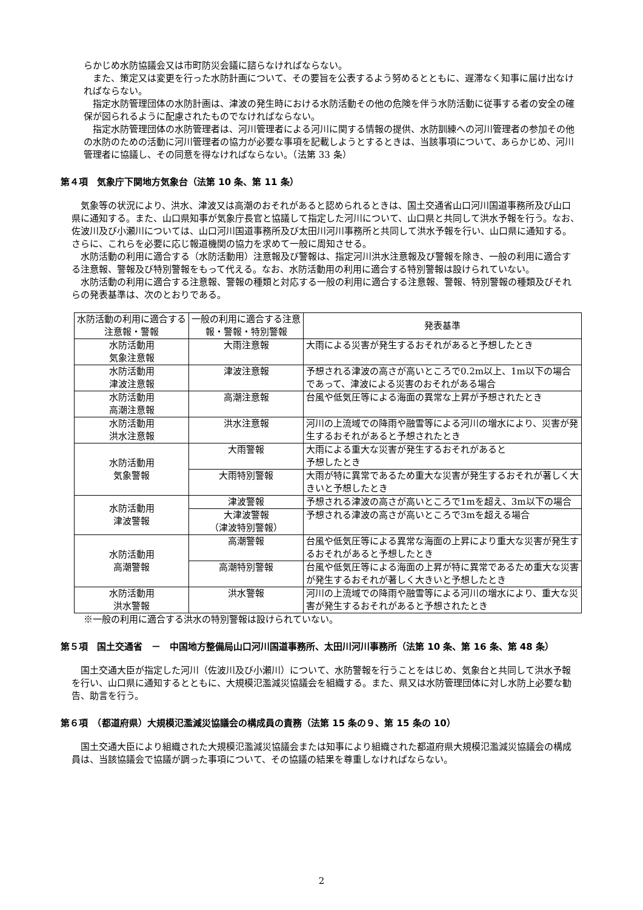らかじめ水防協議会又は市町防災会議に諮らなければならない。
また、策定又は変更を行った水防計画について、その要旨を公表するよう努めるとともに、遅滞なく知事に届け出なければならない。
指定水防管理団体の水防計画は、津波の発生時における水防活動その他の危険を伴う水防活動に従事する者の安全の確保が図られるように配慮されたものでなければならない。
指定水防管理団体の水防管理者は、河川管理者による河川に関する情報の提供、水防訓練への河川管理者の参加その他の水防のための活動に河川管理者の協力が必要な事項を記載しようとするときは、当該事項について、あらかじめ、河川管理者に協議し、その同意を得なければならない。（法第 33 条）
第４項　気象庁下関地方気象台（法第 10 条、第 11 条）
気象等の状況により、洪水、津波又は高潮のおそれがあると認められるときは、国土交通省山口河川国道事務所及び山口県に通知する。また、山口県知事が気象庁長官と協議して指定した河川について、山口県と共同して洪水予報を行う。なお、佐波川及び小瀬川については、山口河川国道事務所及び太田川河川事務所と共同して洪水予報を行い、山口県に通知する。さらに、これらを必要に応じ報道機関の協力を求めて一般に周知させる。
水防活動の利用に適合する（水防活動用）注意報及び警報は、指定河川洪水注意報及び警報を除き、一般の利用に適合する注意報、警報及び特別警報をもって代える。なお、水防活動用の利用に適合する特別警報は設けられていない。
水防活動の利用に適合する注意報、警報の種類と対応する一般の利用に適合する注意報、警報、特別警報の種類及びそれらの発表基準は、次のとおりである。
| 水防活動の利用に適合する注意報・警報 | 一般の利用に適合する注意報・警報・特別警報 | 発表基準 |
| --- | --- | --- |
| 水防活動用 気象注意報 | 大雨注意報 | 大雨による災害が発生するおそれがあると予想したとき |
| 水防活動用 津波注意報 | 津波注意報 | 予想される津波の高さが高いところで0.2m以上、1m以下の場合であって、津波による災害のおそれがある場合 |
| 水防活動用 高潮注意報 | 高潮注意報 | 台風や低気圧等による海面の異常な上昇が予想されたとき |
| 水防活動用 洪水注意報 | 洪水注意報 | 河川の上流域での降雨や融雪等による河川の増水により、災害が発生するおそれがあると予想されたとき |
| 水防活動用 気象警報 | 大雨警報 | 大雨による重大な災害が発生するおそれがあると 予想したとき |
| | 大雨特別警報 | 大雨が特に異常であるため重大な災害が発生するおそれが著しく大きいと予想したとき |
| 水防活動用 津波警報 | 津波警報 | 予想される津波の高さが高いところで1mを超え、3m以下の場合 |
| | 大津波警報 （津波特別警報） | 予想される津波の高さが高いところで3mを超える場合 |
| 水防活動用 高潮警報 | 高潮警報 | 台風や低気圧等による異常な海面の上昇により重大な災害が発生するおそれがあると予想したとき |
| | 高潮特別警報 | 台風や低気圧等による海面の上昇が特に異常であるため重大な災害が発生するおそれが著しく大きいと予想したとき |
| 水防活動用 洪水警報 | 洪水警報 | 河川の上流域での降雨や融雪等による河川の増水により、重大な災害が発生するおそれがあると予想されたとき |
※一般の利用に適合する洪水の特別警報は設けられていない。
第５項　国土交通省　－　中国地方整備局山口河川国道事務所、太田川河川事務所（法第 10 条、第 16 条、第 48 条）
国土交通大臣が指定した河川（佐波川及び小瀬川）について、水防警報を行うことをはじめ、気象台と共同して洪水予報を行い、山口県に通知するとともに、大規模氾濫減災協議会を組織する。また、県又は水防管理団体に対し水防上必要な勧告、助言を行う。
第６項　（都道府県）大規模氾濫減災協議会の構成員の責務（法第 15 条の９、第 15 条の 10）
国土交通大臣により組織された大規模氾濫減災協議会または知事により組織された都道府県大規模氾濫減災協議会の構成員は、当該協議会で協議が調った事項について、その協議の結果を尊重しなければならない。
2